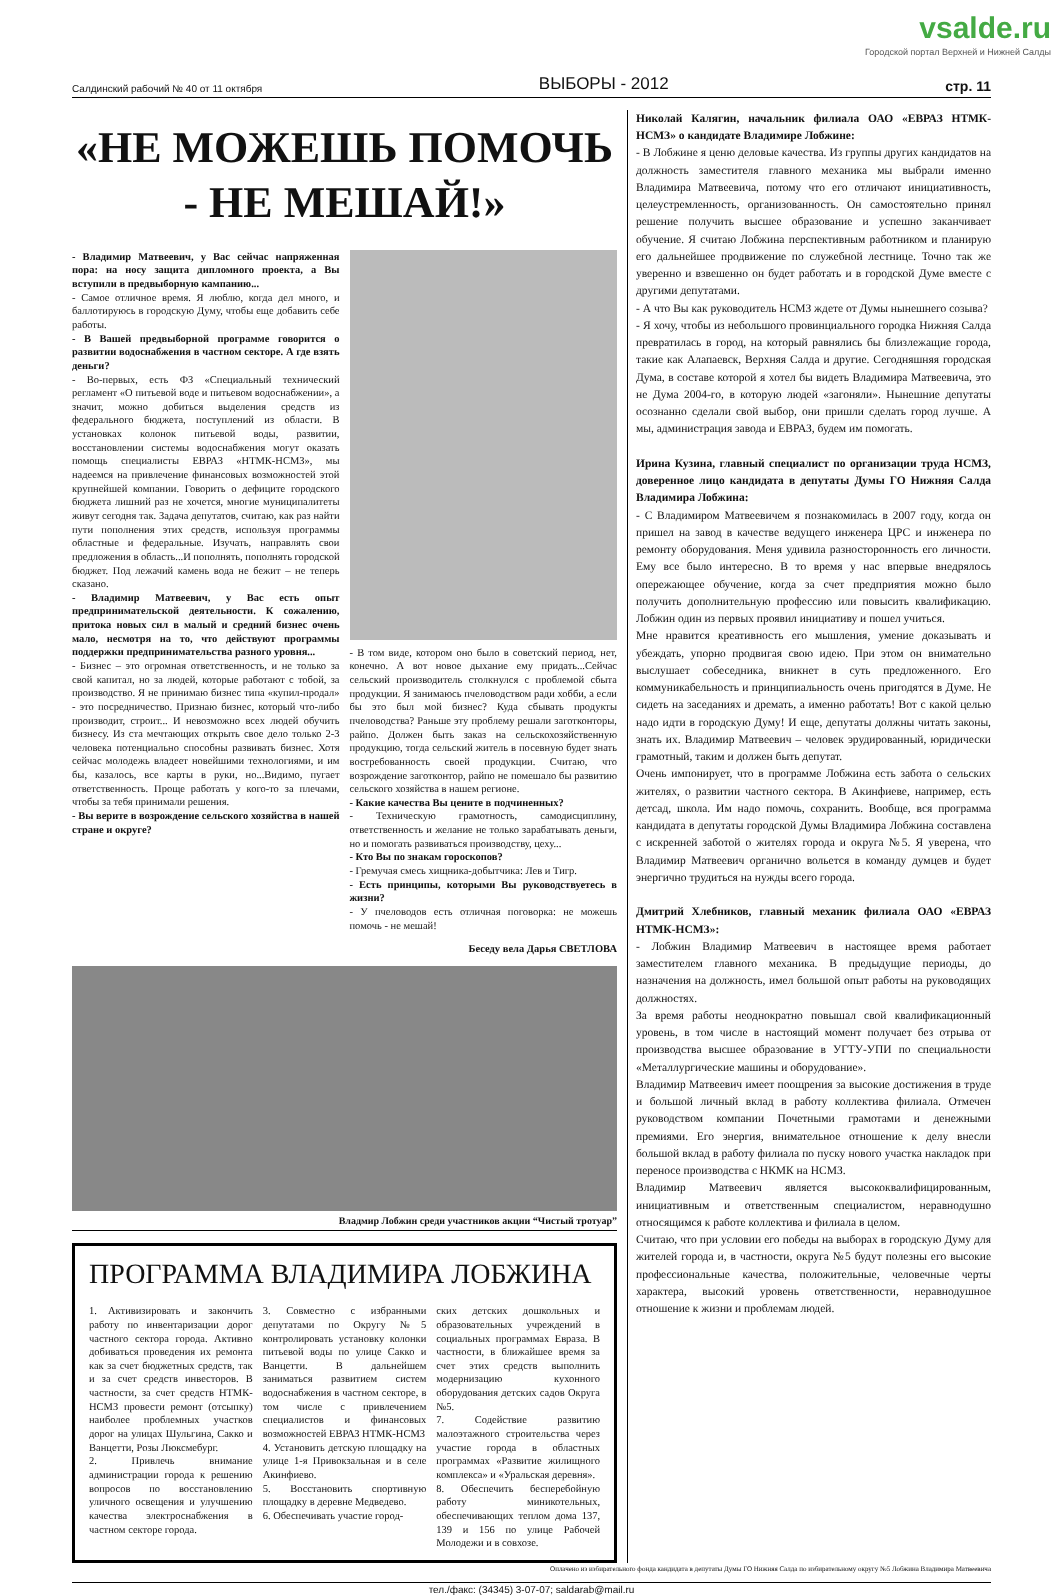vsalde.ru
Городской портал Верхней и Нижней Салды
Салдинский рабочий № 40 от 11 октября ВЫБОРЫ - 2012 стр. 11
«НЕ МОЖЕШЬ ПОМОЧЬ - НЕ МЕШАЙ!»
- Владимир Матвеевич, у Вас сейчас напряженная пора: на носу защита дипломного проекта, а Вы вступили в предвыборную кампанию...
- Самое отличное время. Я люблю, когда дел много, и баллотируюсь в городскую Думу, чтобы еще добавить себе работы.
- В Вашей предвыборной программе говорится о развитии водоснабжения в частном секторе. А где взять деньги?
- Во-первых, есть ФЗ «Специальный технический регламент «О питьевой воде и питьевом водоснабжении», а значит, можно добиться выделения средств из федерального бюджета, поступлений из области. В установках колонок питьевой воды, развитии, восстановлении системы водоснабжения могут оказать помощь специалисты ЕВРАЗ «НТМК-НСМЗ», мы надеемся на привлечение финансовых возможностей этой крупнейшей компании. Говорить о дефиците городского бюджета лишний раз не хочется, многие муниципалитеты живут сегодня так. Задача депутатов, считаю, как раз найти пути пополнения этих средств, используя программы областные и федеральные. Изучать, направлять свои предложения в область...И пополнять, пополнять городской бюджет. Под лежачий камень вода не бежит – не теперь сказано.
- Владимир Матвеевич, у Вас есть опыт предпринимательской деятельности. К сожалению, притока новых сил в малый и средний бизнес очень мало, несмотря на то, что действуют программы поддержки предпринимательства разного уровня...
- Бизнес – это огромная ответственность, и не только за свой капитал, но за людей, которые работают с тобой, за производство. Я не принимаю бизнес типа «купил-продал» - это посредничество. Признаю бизнес, который что-либо производит, строит... И невозможно всех людей обучить бизнесу. Из ста мечтающих открыть свое дело только 2-3 человека потенциально способны развивать бизнес. Хотя сейчас молодежь владеет новейшими технологиями, и им бы, казалось, все карты в руки, но...Видимо, пугает ответственность. Проще работать у кого-то за плечами, чтобы за тебя принимали решения.
- Вы верите в возрождение сельского хозяйства в нашей стране и округе?
- В том виде, котором оно было в советский период, нет, конечно. А вот новое дыхание ему придать...Сейчас сельский производитель столкнулся с проблемой сбыта продукции. Я занимаюсь пчеловодством ради хобби, а если бы это был мой бизнес? Куда сбывать продукты пчеловодства? Раньше эту проблему решали заготконторы, райпо. Должен быть заказ на сельскохозяйственную продукцию, тогда сельский житель в посевную будет знать востребованность своей продукции. Считаю, что возрождение заготконтор, райпо не помешало бы развитию сельского хозяйства в нашем регионе.
- Какие качества Вы цените в подчиненных?
- Техническую грамотность, самодисциплину, ответственность и желание не только зарабатывать деньги, но и помогать развиваться производству, цеху...
- Кто Вы по знакам гороскопов?
- Гремучая смесь хищника-добытчика: Лев и Тигр.
- Есть принципы, которыми Вы руководствуетесь в жизни?
- У пчеловодов есть отличная поговорка: не можешь помочь - не мешай!
Беседу вела Дарья СВЕТЛОВА
Владмир Лобжин среди участников акции “Чистый тротуар”
ПРОГРАММА ВЛАДИМИРА ЛОБЖИНА
1. Активизировать и закончить работу по инвентаризации дорог частного сектора города. Активно добиваться проведения их ремонта как за счет бюджетных средств, так и за счет средств инвесторов. В частности, за счет средств НТМК-НСМЗ провести ремонт (отсыпку) наиболее проблемных участков дорог на улицах Шульгина, Сакко и Ванцетти, Розы Люксмебург.
2. Привлечь внимание администрации города к решению вопросов по восстановлению уличного освещения и улучшению качества электроснабжения в частном секторе города.
3. Совместно с избранными депутатами по Округу №5 контролировать установку колонки питьевой воды по улице Сакко и Ванцетти. В дальнейшем заниматься развитием систем водоснабжения в частном секторе, в том числе с привлечением специалистов и финансовых возможностей ЕВРАЗ НТМК-НСМЗ
4. Установить детскую площадку на улице 1-я Привокзальная и в селе Акинфиево.
5. Восстановить спортивную площадку в деревне Медведево.
6. Обеспечивать участие город-
ских детских дошкольных и образовательных учреждений в социальных программах Евраза. В частности, в ближайшее время за счет этих средств выполнить модернизацию кухонного оборудования детских садов Округа №5.
7. Содействие развитию малоэтажного строительства через участие города в областных программах «Развитие жилищного комплекса» и «Уральская деревня».
8. Обеспечить бесперебойную работу миникотельных, обеспечивающих теплом дома 137, 139 и 156 по улице Рабочей Молодежи и в совхозе.
Николай Калягин, начальник филиала ОАО «ЕВРАЗ НТМК-НСМЗ» о кандидате Владимире Лобжине:
- В Лобжине я ценю деловые качества. Из группы других кандидатов на должность заместителя главного механика мы выбрали именно Владимира Матвеевича, потому что его отличают инициативность, целеустремленность, организованность. Он самостоятельно принял решение получить высшее образование и успешно заканчивает обучение. Я считаю Лобжина перспективным работником и планирую его дальнейшее продвижение по служебной лестнице. Точно так же уверенно и взвешенно он будет работать и в городской Думе вместе с другими депутатами.
- А что Вы как руководитель НСМЗ ждете от Думы нынешнего созыва?
- Я хочу, чтобы из небольшого провинциального городка Нижняя Салда превратилась в город, на который равнялись бы близлежащие города, такие как Алапаевск, Верхняя Салда и другие. Сегодняшняя городская Дума, в составе которой я хотел бы видеть Владимира Матвеевича, это не Дума 2004-го, в которую людей «загоняли». Нынешние депутаты осознанно сделали свой выбор, они пришли сделать город лучше. А мы, администрация завода и ЕВРАЗ, будем им помогать.
Ирина Кузина, главный специалист по организации труда НСМЗ, доверенное лицо кандидата в депутаты Думы ГО Нижняя Салда Владимира Лобжина:
- С Владимиром Матвеевичем я познакомилась в 2007 году, когда он пришел на завод в качестве ведущего инженера ЦРС и инженера по ремонту оборудования. Меня удивила разносторонность его личности. Ему все было интересно. В то время у нас впервые внедрялось опережающее обучение, когда за счет предприятия можно было получить дополнительную профессию или повысить квалификацию. Лобжин один из первых проявил инициативу и пошел учиться.
Мне нравится креативность его мышления, умение доказывать и убеждать, упорно продвигая свою идею. При этом он внимательно выслушает собеседника, вникнет в суть предложенного. Его коммуникабельность и принципиальность очень пригодятся в Думе. Не сидеть на заседаниях и дремать, а именно работать! Вот с какой целью надо идти в городскую Думу! И еще, депутаты должны читать законы, знать их. Владимир Матвеевич – человек эрудированный, юридически грамотный, таким и должен быть депутат.
Очень импонирует, что в программе Лобжина есть забота о сельских жителях, о развитии частного сектора. В Акинфиеве, например, есть детсад, школа. Им надо помочь, сохранить. Вообще, вся программа кандидата в депутаты городской Думы Владимира Лобжина составлена с искренней заботой о жителях города и округа №5. Я уверена, что Владимир Матвеевич органично вольется в команду думцев и будет энергично трудиться на нужды всего города.
Дмитрий Хлебников, главный механик филиала ОАО «ЕВРАЗ НТМК-НСМЗ»:
- Лобжин Владимир Матвеевич в настоящее время работает заместителем главного механика. В предыдущие периоды, до назначения на должность, имел большой опыт работы на руководящих должностях.
За время работы неоднократно повышал свой квалификационный уровень, в том числе в настоящий момент получает без отрыва от производства высшее образование в УГТУ-УПИ по специальности «Металлургические машины и оборудование».
Владимир Матвеевич имеет поощрения за высокие достижения в труде и большой личный вклад в работу коллектива филиала. Отмечен руководством компании Почетными грамотами и денежными премиями. Его энергия, внимательное отношение к делу внесли большой вклад в работу филиала по пуску нового участка накладок при переносе производства с НКМК на НСМЗ.
Владимир Матвеевич является высококвалифицированным, инициативным и ответственным специалистом, неравнодушно относящимся к работе коллектива и филиала в целом.
Считаю, что при условии его победы на выборах в городскую Думу для жителей города и, в частности, округа №5 будут полезны его высокие профессиональные качества, положительные, человечные черты характера, высокий уровень ответственности, неравнодушное отношение к жизни и проблемам людей.
Оплачено из избирательного фонда кандидата в депутаты Думы ГО Нижняя Салда по избирательному округу №5 Лобжина Владимира Матвеевича
тел./факс: (34345) 3-07-07; saldarab@mail.ru